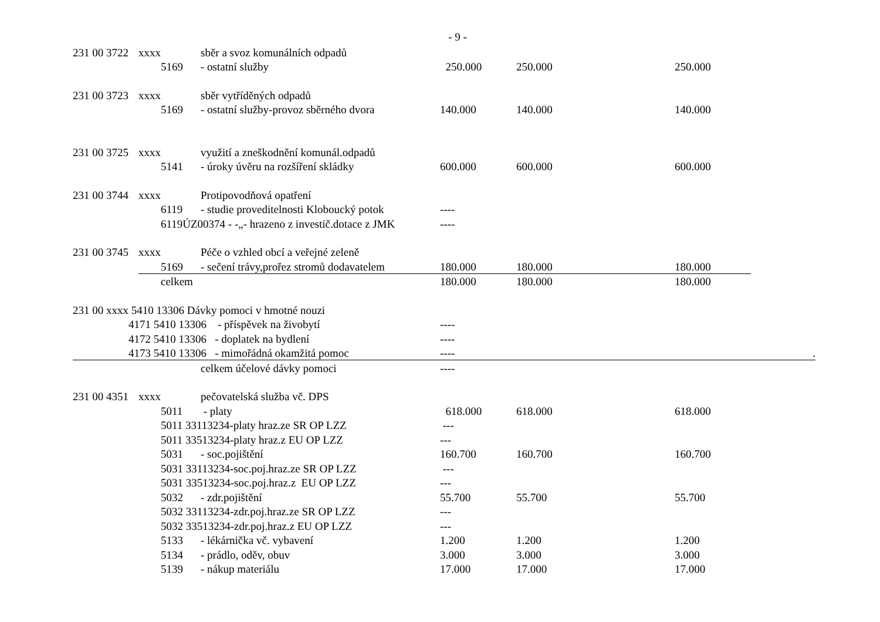- 9 -
| 231 00 3722 | xxxx | sběr a svoz komunálních odpadů | | | | |
| | 5169 | - ostatní služby | 250.000 | 250.000 | 250.000 | |
| 231 00 3723 | xxxx | sběr vytříděných odpadů | | | | |
| | 5169 | - ostatní služby-provoz sběrného dvora | 140.000 | 140.000 | 140.000 | |
| 231 00 3725 | xxxx | využití a zneškodnění komunál.odpadů | | | | |
| | 5141 | - úroky úvěru na rozšíření skládky | 600.000 | 600.000 | 600.000 | |
| 231 00 3744 | xxxx | Protipovodňová opatření | | | | |
| | 6119 | - studie proveditelnosti Kloboucký potok | ---- | | | |
| | 6119ÚZ00374 - -„- hrazeno z investič.dotace z JMK | | ---- | | | |
| 231 00 3745 | xxxx | Péče o vzhled obcí a veřejné zeleně | | | | |
| | 5169 | - sečení trávy,prořez stromů dodavatelem | 180.000 | 180.000 | 180.000 | |
| | celkem | | 180.000 | 180.000 | 180.000 | |
| 231 00 xxxx 5410 13306 Dávky pomoci v hmotné nouzi | | | | | | |
| 4171 5410 13306 - příspěvek na živobytí | | | ---- | | | |
| 4172 5410 13306 - doplatek na bydlení | | | ---- | | | |
| 4173 5410 13306 - mimořádná okamžitá pomoc | | | ---- | | | . |
| | | celkem účelové dávky pomoci | ---- | | | |
| 231 00 4351 | xxxx | pečovatelská služba vč. DPS | | | | |
| | 5011 | - platy | 618.000 | 618.000 | 618.000 | |
| | 5011 33113234-platy hraz.ze SR OP LZZ | | --- | | | |
| | 5011 33513234-platy hraz.z EU OP LZZ | | --- | | | |
| | 5031 | - soc.pojištění | 160.700 | 160.700 | 160.700 | |
| | 5031 33113234-soc.poj.hraz.ze SR OP LZZ | | --- | | | |
| | 5031 33513234-soc.poj.hraz.z EU OP LZZ | | --- | | | |
| | 5032 | - zdr.pojištění | 55.700 | 55.700 | 55.700 | |
| | 5032 33113234-zdr.poj.hraz.ze SR OP LZZ | | --- | | | |
| | 5032 33513234-zdr.poj.hraz.z EU OP LZZ | | --- | | | |
| | 5133 | - lékárnička vč. vybavení | 1.200 | 1.200 | 1.200 | |
| | 5134 | - prádlo, oděv, obuv | 3.000 | 3.000 | 3.000 | |
| | 5139 | - nákup materiálu | 17.000 | 17.000 | 17.000 | |